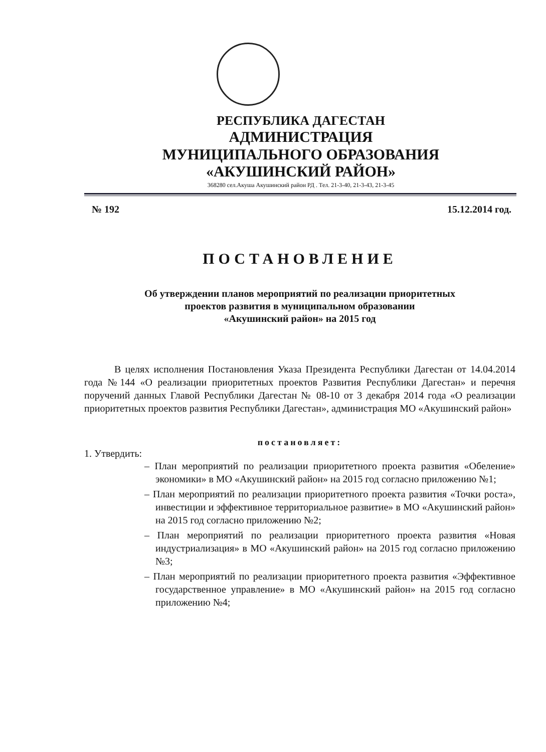РЕСПУБЛИКА ДАГЕСТАН
АДМИНИСТРАЦИЯ
МУНИЦИПАЛЬНОГО ОБРАЗОВАНИЯ
«АКУШИНСКИЙ РАЙОН»
368280 сел.Акуша Акушинский район РД . Тел. 21-3-40, 21-3-43, 21-3-45
№ 192 15.12.2014 год.
ПОСТАНОВЛЕНИЕ
Об утверждении планов мероприятий по реализации приоритетных
проектов развития в муниципальном образовании
«Акушинский район» на 2015 год
В целях исполнения Постановления Указа Президента Республики Дагестан от 14.04.2014 года №144 «О реализации приоритетных проектов Развития Республики Дагестан» и перечня поручений данных Главой Республики Дагестан № 08-10 от 3 декабря 2014 года «О реализации приоритетных проектов развития Республики Дагестан», администрация МО «Акушинский район»
постановляет:
1. Утвердить:
– План мероприятий по реализации приоритетного проекта развития «Обеление» экономики» в МО «Акушинский район» на 2015 год согласно приложению №1;
– План мероприятий по реализации приоритетного проекта развития «Точки роста», инвестиции и эффективное территориальное развитие» в МО «Акушинский район» на 2015 год согласно приложению №2;
– План мероприятий по реализации приоритетного проекта развития «Новая индустриализация» в МО «Акушинский район» на 2015 год согласно приложению №3;
– План мероприятий по реализации приоритетного проекта развития «Эффективное государственное управление» в МО «Акушинский район» на 2015 год согласно приложению №4;